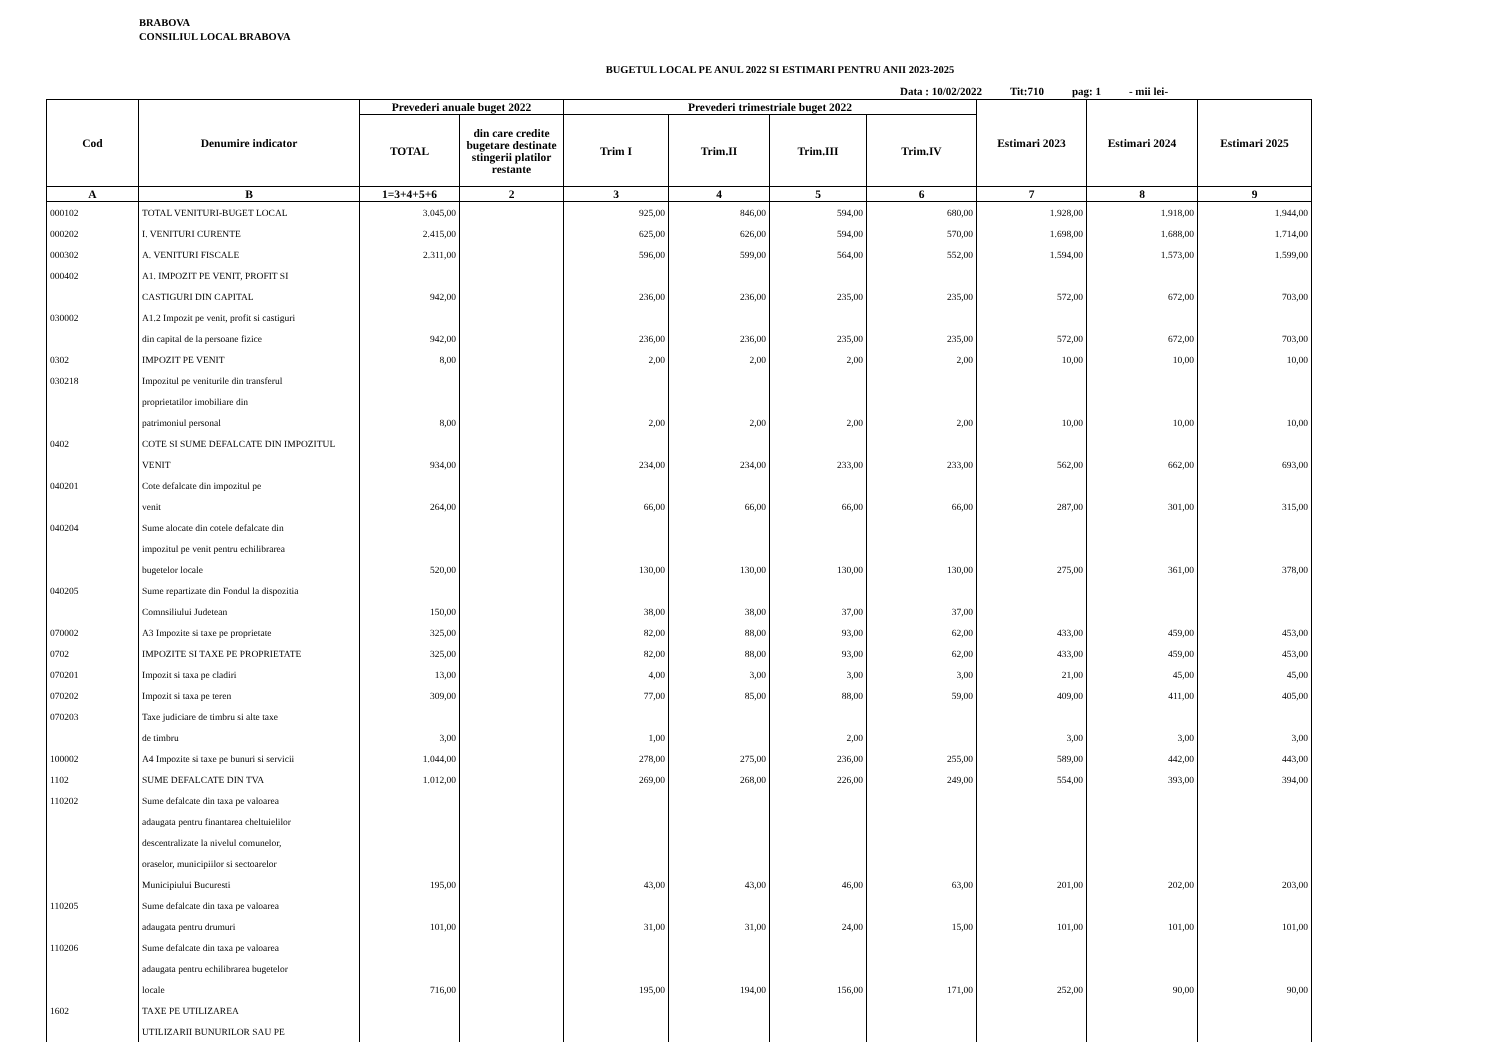BRABOVA
CONSILIUL LOCAL BRABOVA
BUGETUL LOCAL PE ANUL 2022 SI ESTIMARI PENTRU ANII 2023-2025
Data : 10/02/2022 Tit:710 pag: 1 - mii lei-
| Cod | Denumire indicator | Prevederi anuale buget 2022 | | Prevederi trimestriale buget 2022 | | | | Estimari 2023 | Estimari 2024 | Estimari 2025 |
| --- | --- | --- | --- | --- | --- | --- | --- | --- | --- | --- |
| | | TOTAL | din care credite bugetare destinate stingerii platilor restante | Trim I | Trim.II | Trim.III | Trim.IV | | | |
| A | B | 1=3+4+5+6 | 2 | 3 | 4 | 5 | 6 | 7 | 8 | 9 |
| 000102 | TOTAL VENITURI-BUGET LOCAL | 3.045,00 | | 925,00 | 846,00 | 594,00 | 680,00 | 1.928,00 | 1.918,00 | 1.944,00 |
| 000202 | I. VENITURI CURENTE | 2.415,00 | | 625,00 | 626,00 | 594,00 | 570,00 | 1.698,00 | 1.688,00 | 1.714,00 |
| 000302 | A. VENITURI FISCALE | 2.311,00 | | 596,00 | 599,00 | 564,00 | 552,00 | 1.594,00 | 1.573,00 | 1.599,00 |
| 000402 | A1. IMPOZIT PE VENIT, PROFIT SI | | | | | | | | | |
| | CASTIGURI DIN CAPITAL | 942,00 | | 236,00 | 236,00 | 235,00 | 235,00 | 572,00 | 672,00 | 703,00 |
| 030002 | A1.2 Impozit pe venit, profit si castiguri | | | | | | | | | |
| | din capital de la persoane fizice | 942,00 | | 236,00 | 236,00 | 235,00 | 235,00 | 572,00 | 672,00 | 703,00 |
| 0302 | IMPOZIT PE VENIT | 8,00 | | 2,00 | 2,00 | 2,00 | 2,00 | 10,00 | 10,00 | 10,00 |
| 030218 | Impozitul pe veniturile din transferul | | | | | | | | | |
| | proprietatilor imobiliare din | | | | | | | | | |
| | patrimoniul personal | 8,00 | | 2,00 | 2,00 | 2,00 | 2,00 | 10,00 | 10,00 | 10,00 |
| 0402 | COTE SI SUME DEFALCATE DIN IMPOZITUL | | | | | | | | | |
| | VENIT | 934,00 | | 234,00 | 234,00 | 233,00 | 233,00 | 562,00 | 662,00 | 693,00 |
| 040201 | Cote defalcate din impozitul pe | | | | | | | | | |
| | venit | 264,00 | | 66,00 | 66,00 | 66,00 | 66,00 | 287,00 | 301,00 | 315,00 |
| 040204 | Sume alocate din cotele defalcate din | | | | | | | | | |
| | impozitul pe venit pentru echilibrarea | | | | | | | | | |
| | bugetelor locale | 520,00 | | 130,00 | 130,00 | 130,00 | 130,00 | 275,00 | 361,00 | 378,00 |
| 040205 | Sume repartizate din Fondul la dispozitia | | | | | | | | | |
| | Comnsiliului Judetean | 150,00 | | 38,00 | 38,00 | 37,00 | 37,00 | | | |
| 070002 | A3 Impozite si taxe pe proprietate | 325,00 | | 82,00 | 88,00 | 93,00 | 62,00 | 433,00 | 459,00 | 453,00 |
| 0702 | IMPOZITE SI TAXE PE PROPRIETATE | 325,00 | | 82,00 | 88,00 | 93,00 | 62,00 | 433,00 | 459,00 | 453,00 |
| 070201 | Impozit si taxa pe cladiri | 13,00 | | 4,00 | 3,00 | 3,00 | 3,00 | 21,00 | 45,00 | 45,00 |
| 070202 | Impozit si taxa pe teren | 309,00 | | 77,00 | 85,00 | 88,00 | 59,00 | 409,00 | 411,00 | 405,00 |
| 070203 | Taxe judiciare de timbru si alte taxe | | | | | | | | | |
| | de timbru | 3,00 | | 1,00 | | 2,00 | | 3,00 | 3,00 | 3,00 |
| 100002 | A4 Impozite si taxe pe bunuri si servicii | 1.044,00 | | 278,00 | 275,00 | 236,00 | 255,00 | 589,00 | 442,00 | 443,00 |
| 1102 | SUME DEFALCATE DIN TVA | 1.012,00 | | 269,00 | 268,00 | 226,00 | 249,00 | 554,00 | 393,00 | 394,00 |
| 110202 | Sume defalcate din taxa pe valoarea | | | | | | | | | |
| | adaugata pentru finantarea cheltuielilor | | | | | | | | | |
| | descentralizate la nivelul comunelor, | | | | | | | | | |
| | oraselor, municipiilor si sectoarelor | | | | | | | | | |
| | Municipiului Bucuresti | 195,00 | | 43,00 | 43,00 | 46,00 | 63,00 | 201,00 | 202,00 | 203,00 |
| 110205 | Sume defalcate din taxa pe valoarea | | | | | | | | | |
| | adaugata pentru drumuri | 101,00 | | 31,00 | 31,00 | 24,00 | 15,00 | 101,00 | 101,00 | 101,00 |
| 110206 | Sume defalcate din taxa pe valoarea | | | | | | | | | |
| | adaugata pentru echilibrarea bugetelor | | | | | | | | | |
| | locale | 716,00 | | 195,00 | 194,00 | 156,00 | 171,00 | 252,00 | 90,00 | 90,00 |
| 1602 | TAXE PE UTILIZAREA | | | | | | | | | |
| | UTILIZARII BUNURILOR SAU PE | | | | | | | | | |